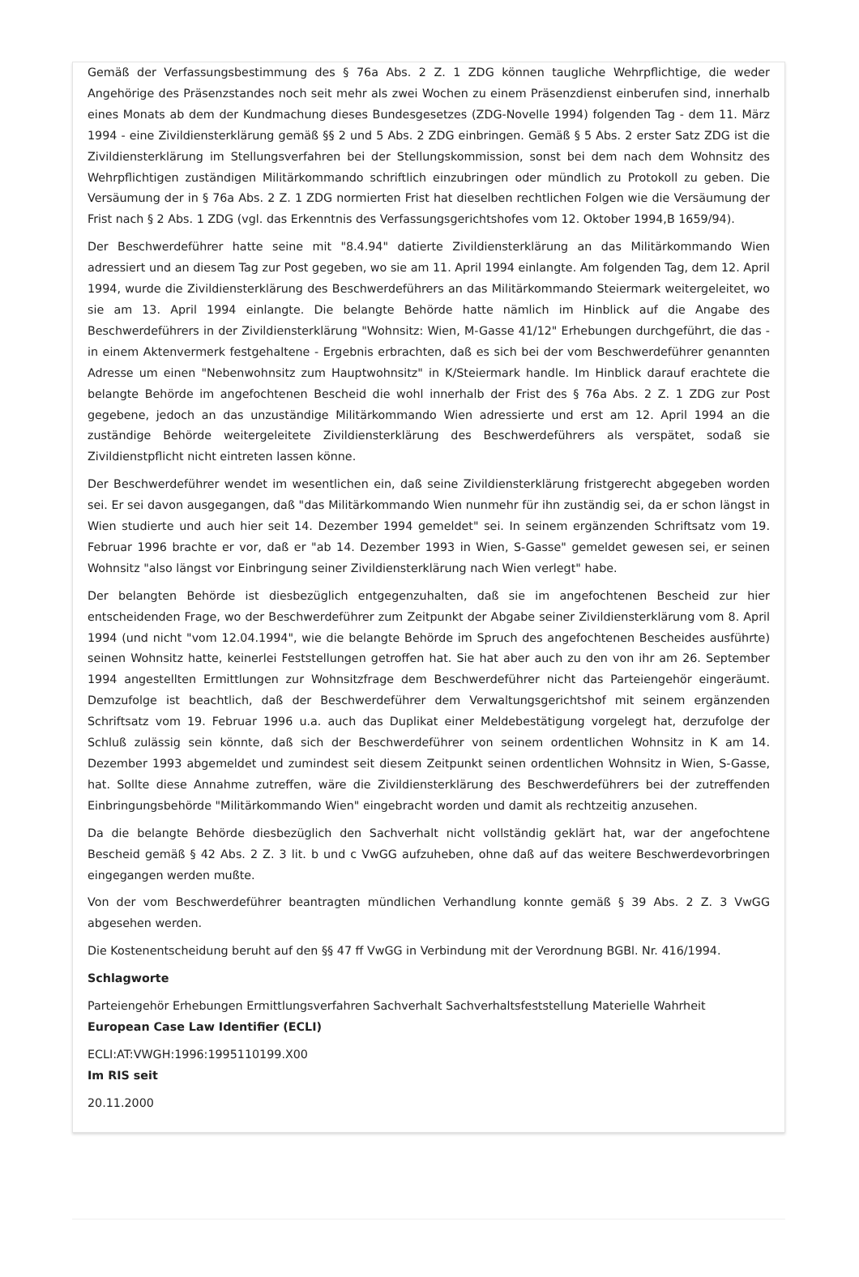Gemäß der Verfassungsbestimmung des § 76a Abs. 2 Z. 1 ZDG können taugliche Wehrpflichtige, die weder Angehörige des Präsenzstandes noch seit mehr als zwei Wochen zu einem Präsenzdienst einberufen sind, innerhalb eines Monats ab dem der Kundmachung dieses Bundesgesetzes (ZDG-Novelle 1994) folgenden Tag - dem 11. März 1994 - eine Zivildiensterklärung gemäß §§ 2 und 5 Abs. 2 ZDG einbringen. Gemäß § 5 Abs. 2 erster Satz ZDG ist die Zivildiensterklärung im Stellungsverfahren bei der Stellungskommission, sonst bei dem nach dem Wohnsitz des Wehrpflichtigen zuständigen Militärkommando schriftlich einzubringen oder mündlich zu Protokoll zu geben. Die Versäumung der in § 76a Abs. 2 Z. 1 ZDG normierten Frist hat dieselben rechtlichen Folgen wie die Versäumung der Frist nach § 2 Abs. 1 ZDG (vgl. das Erkenntnis des Verfassungsgerichtshofes vom 12. Oktober 1994,B 1659/94).
Der Beschwerdeführer hatte seine mit "8.4.94" datierte Zivildiensterklärung an das Militärkommando Wien adressiert und an diesem Tag zur Post gegeben, wo sie am 11. April 1994 einlangte. Am folgenden Tag, dem 12. April 1994, wurde die Zivildiensterklärung des Beschwerdeführers an das Militärkommando Steiermark weitergeleitet, wo sie am 13. April 1994 einlangte. Die belangte Behörde hatte nämlich im Hinblick auf die Angabe des Beschwerdeführers in der Zivildiensterklärung "Wohnsitz: Wien, M-Gasse 41/12" Erhebungen durchgeführt, die das - in einem Aktenvermerk festgehaltene - Ergebnis erbrachten, daß es sich bei der vom Beschwerdeführer genannten Adresse um einen "Nebenwohnsitz zum Hauptwohnsitz" in K/Steiermark handle. Im Hinblick darauf erachtete die belangte Behörde im angefochtenen Bescheid die wohl innerhalb der Frist des § 76a Abs. 2 Z. 1 ZDG zur Post gegebene, jedoch an das unzuständige Militärkommando Wien adressierte und erst am 12. April 1994 an die zuständige Behörde weitergeleitete Zivildiensterklärung des Beschwerdeführers als verspätet, sodaß sie Zivildienstpflicht nicht eintreten lassen könne.
Der Beschwerdeführer wendet im wesentlichen ein, daß seine Zivildiensterklärung fristgerecht abgegeben worden sei. Er sei davon ausgegangen, daß "das Militärkommando Wien nunmehr für ihn zuständig sei, da er schon längst in Wien studierte und auch hier seit 14. Dezember 1994 gemeldet" sei. In seinem ergänzenden Schriftsatz vom 19. Februar 1996 brachte er vor, daß er "ab 14. Dezember 1993 in Wien, S-Gasse" gemeldet gewesen sei, er seinen Wohnsitz "also längst vor Einbringung seiner Zivildiensterklärung nach Wien verlegt" habe.
Der belangten Behörde ist diesbezüglich entgegenzuhalten, daß sie im angefochtenen Bescheid zur hier entscheidenden Frage, wo der Beschwerdeführer zum Zeitpunkt der Abgabe seiner Zivildiensterklärung vom 8. April 1994 (und nicht "vom 12.04.1994", wie die belangte Behörde im Spruch des angefochtenen Bescheides ausführte) seinen Wohnsitz hatte, keinerlei Feststellungen getroffen hat. Sie hat aber auch zu den von ihr am 26. September 1994 angestellten Ermittlungen zur Wohnsitzfrage dem Beschwerdeführer nicht das Parteiengehör eingeräumt. Demzufolge ist beachtlich, daß der Beschwerdeführer dem Verwaltungsgerichtshof mit seinem ergänzenden Schriftsatz vom 19. Februar 1996 u.a. auch das Duplikat einer Meldebestätigung vorgelegt hat, derzufolge der Schluß zulässig sein könnte, daß sich der Beschwerdeführer von seinem ordentlichen Wohnsitz in K am 14. Dezember 1993 abgemeldet und zumindest seit diesem Zeitpunkt seinen ordentlichen Wohnsitz in Wien, S-Gasse, hat. Sollte diese Annahme zutreffen, wäre die Zivildiensterklärung des Beschwerdeführers bei der zutreffenden Einbringungsbehörde "Militärkommando Wien" eingebracht worden und damit als rechtzeitig anzusehen.
Da die belangte Behörde diesbezüglich den Sachverhalt nicht vollständig geklärt hat, war der angefochtene Bescheid gemäß § 42 Abs. 2 Z. 3 lit. b und c VwGG aufzuheben, ohne daß auf das weitere Beschwerdevorbringen eingegangen werden mußte.
Von der vom Beschwerdeführer beantragten mündlichen Verhandlung konnte gemäß § 39 Abs. 2 Z. 3 VwGG abgesehen werden.
Die Kostenentscheidung beruht auf den §§ 47 ff VwGG in Verbindung mit der Verordnung BGBl. Nr. 416/1994.
Schlagworte
Parteiengehör Erhebungen Ermittlungsverfahren Sachverhalt Sachverhaltsfeststellung Materielle Wahrheit
European Case Law Identifier (ECLI)
ECLI:AT:VWGH:1996:1995110199.X00
Im RIS seit
20.11.2000